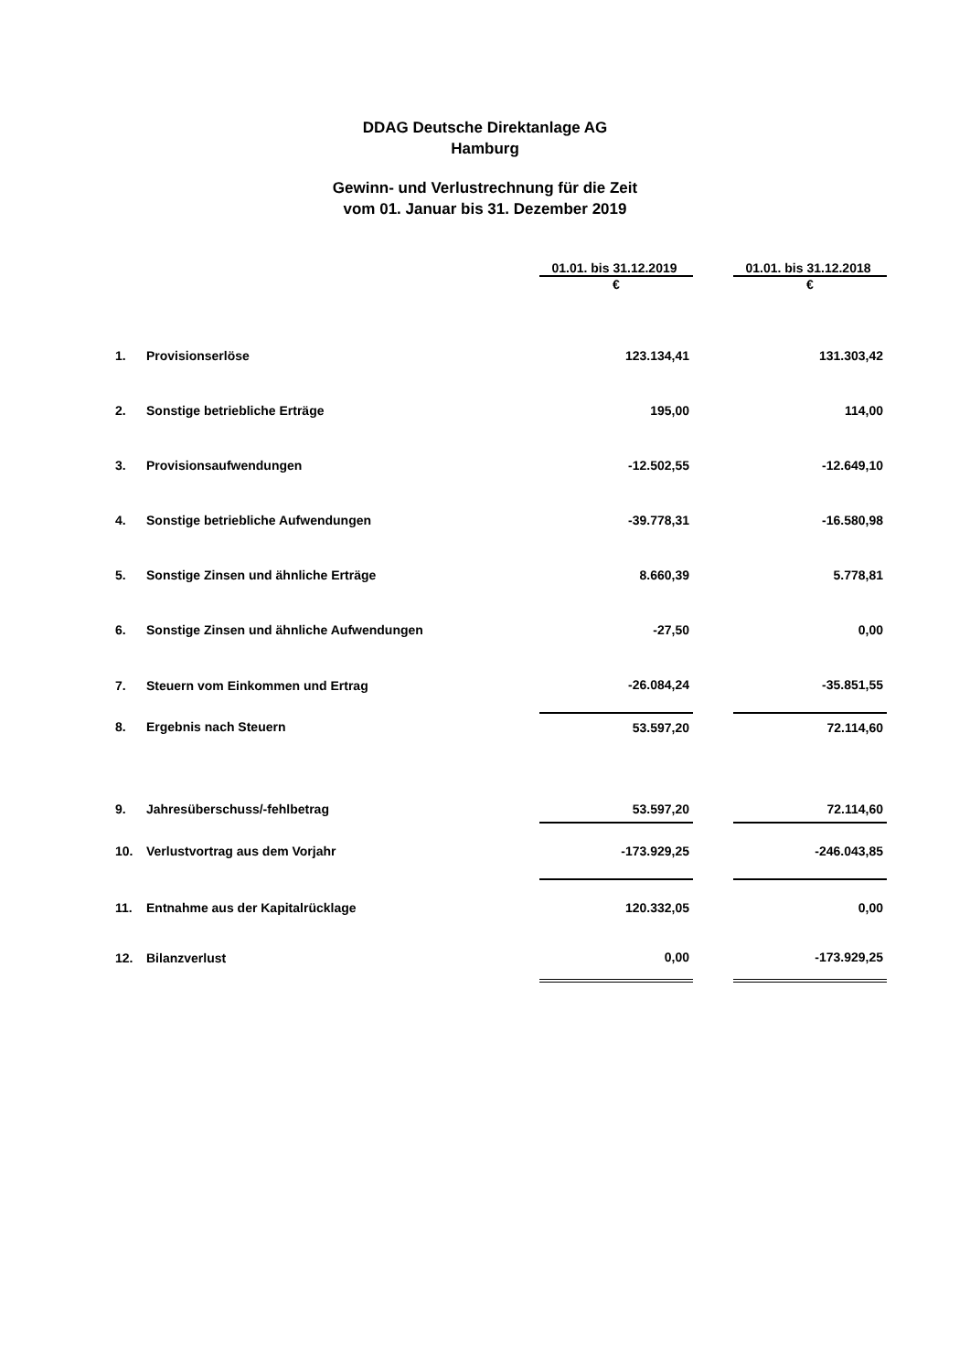DDAG Deutsche Direktanlage AG
Hamburg
Gewinn- und Verlustrechnung für die Zeit
vom 01. Januar bis 31. Dezember 2019
| | | 01.01. bis 31.12.2019 | | 01.01. bis 31.12.2018 |
| --- | --- | --- | --- | --- |
| | | € | | € |
| 1. | Provisionserlöse | 123.134,41 | | 131.303,42 |
| 2. | Sonstige betriebliche Erträge | 195,00 | | 114,00 |
| 3. | Provisionsaufwendungen | -12.502,55 | | -12.649,10 |
| 4. | Sonstige betriebliche Aufwendungen | -39.778,31 | | -16.580,98 |
| 5. | Sonstige Zinsen und ähnliche Erträge | 8.660,39 | | 5.778,81 |
| 6. | Sonstige Zinsen und ähnliche Aufwendungen | -27,50 | | 0,00 |
| 7. | Steuern vom Einkommen und Ertrag | -26.084,24 | | -35.851,55 |
| 8. | Ergebnis nach Steuern | 53.597,20 | | 72.114,60 |
| 9. | Jahresüberschuss/-fehlbetrag | 53.597,20 | | 72.114,60 |
| 10. | Verlustvortrag aus dem Vorjahr | -173.929,25 | | -246.043,85 |
| 11. | Entnahme aus der Kapitalrücklage | 120.332,05 | | 0,00 |
| 12. | Bilanzverlust | 0,00 | | -173.929,25 |